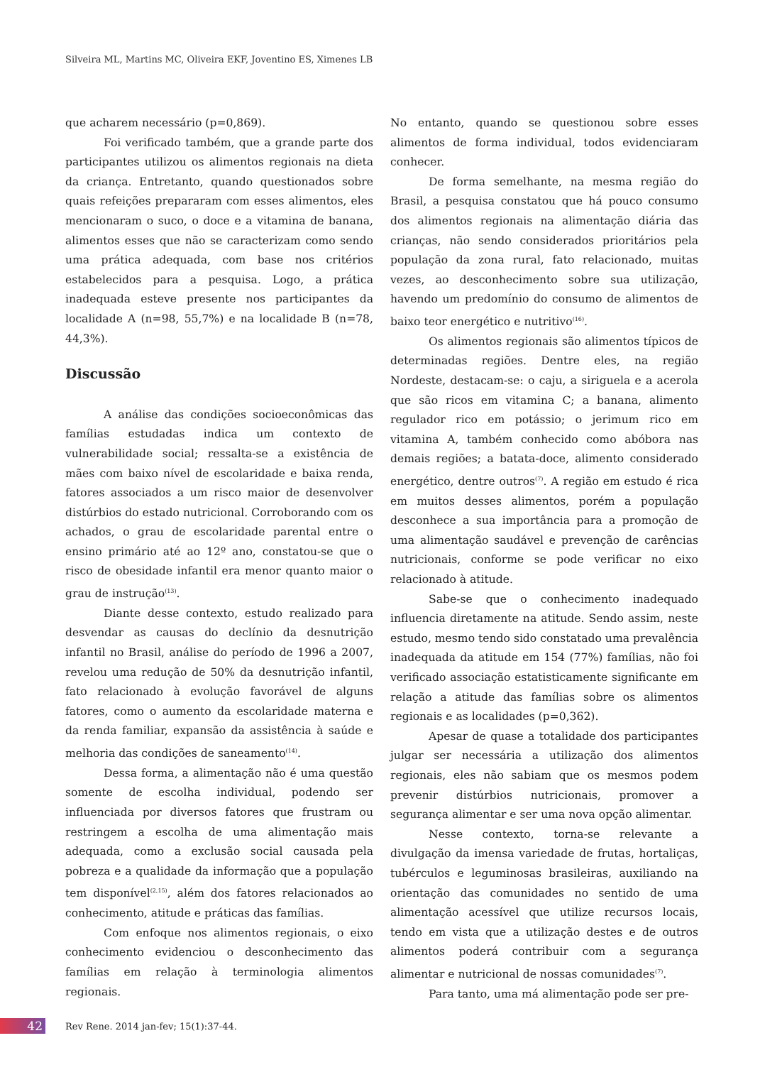Silveira ML, Martins MC, Oliveira EKF, Joventino ES, Ximenes LB
que acharem necessário (p=0,869).
Foi verificado também, que a grande parte dos participantes utilizou os alimentos regionais na dieta da criança. Entretanto, quando questionados sobre quais refeições prepararam com esses alimentos, eles mencionaram o suco, o doce e a vitamina de banana, alimentos esses que não se caracterizam como sendo uma prática adequada, com base nos critérios estabelecidos para a pesquisa. Logo, a prática inadequada esteve presente nos participantes da localidade A (n=98, 55,7%) e na localidade B (n=78, 44,3%).
Discussão
A análise das condições socioeconômicas das famílias estudadas indica um contexto de vulnerabilidade social; ressalta-se a existência de mães com baixo nível de escolaridade e baixa renda, fatores associados a um risco maior de desenvolver distúrbios do estado nutricional. Corroborando com os achados, o grau de escolaridade parental entre o ensino primário até ao 12º ano, constatou-se que o risco de obesidade infantil era menor quanto maior o grau de instrução<sup>(13)</sup>.
Diante desse contexto, estudo realizado para desvendar as causas do declínio da desnutrição infantil no Brasil, análise do período de 1996 a 2007, revelou uma redução de 50% da desnutrição infantil, fato relacionado à evolução favorável de alguns fatores, como o aumento da escolaridade materna e da renda familiar, expansão da assistência à saúde e melhoria das condições de saneamento<sup>(14)</sup>.
Dessa forma, a alimentação não é uma questão somente de escolha individual, podendo ser influenciada por diversos fatores que frustram ou restringem a escolha de uma alimentação mais adequada, como a exclusão social causada pela pobreza e a qualidade da informação que a população tem disponível<sup>(2,15)</sup>, além dos fatores relacionados ao conhecimento, atitude e práticas das famílias.
Com enfoque nos alimentos regionais, o eixo conhecimento evidenciou o desconhecimento das famílias em relação à terminologia alimentos regionais.
No entanto, quando se questionou sobre esses alimentos de forma individual, todos evidenciaram conhecer.
De forma semelhante, na mesma região do Brasil, a pesquisa constatou que há pouco consumo dos alimentos regionais na alimentação diária das crianças, não sendo considerados prioritários pela população da zona rural, fato relacionado, muitas vezes, ao desconhecimento sobre sua utilização, havendo um predomínio do consumo de alimentos de baixo teor energético e nutritivo<sup>(16)</sup>.
Os alimentos regionais são alimentos típicos de determinadas regiões. Dentre eles, na região Nordeste, destacam-se: o caju, a siriguela e a acerola que são ricos em vitamina C; a banana, alimento regulador rico em potássio; o jerimum rico em vitamina A, também conhecido como abóbora nas demais regiões; a batata-doce, alimento considerado energético, dentre outros<sup>(7)</sup>. A região em estudo é rica em muitos desses alimentos, porém a população desconhece a sua importância para a promoção de uma alimentação saudável e prevenção de carências nutricionais, conforme se pode verificar no eixo relacionado à atitude.
Sabe-se que o conhecimento inadequado influencia diretamente na atitude. Sendo assim, neste estudo, mesmo tendo sido constatado uma prevalência inadequada da atitude em 154 (77%) famílias, não foi verificado associação estatisticamente significante em relação a atitude das famílias sobre os alimentos regionais e as localidades (p=0,362).
Apesar de quase a totalidade dos participantes julgar ser necessária a utilização dos alimentos regionais, eles não sabiam que os mesmos podem prevenir distúrbios nutricionais, promover a segurança alimentar e ser uma nova opção alimentar.
Nesse contexto, torna-se relevante a divulgação da imensa variedade de frutas, hortaliças, tubérculos e leguminosas brasileiras, auxiliando na orientação das comunidades no sentido de uma alimentação acessível que utilize recursos locais, tendo em vista que a utilização destes e de outros alimentos poderá contribuir com a segurança alimentar e nutricional de nossas comunidades<sup>(7)</sup>.
Para tanto, uma má alimentação pode ser pre-
42
Rev Rene. 2014 jan-fev; 15(1):37-44.